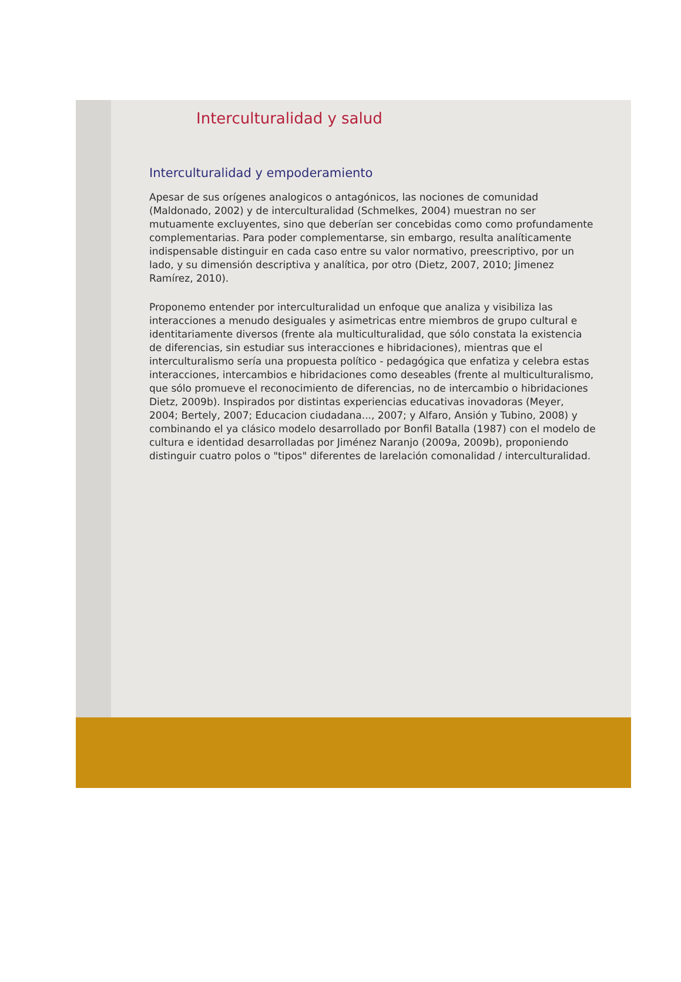Interculturalidad y salud
Interculturalidad y empoderamiento
Apesar de sus orígenes analogicos o antagónicos, las nociones de comunidad (Maldonado, 2002) y de interculturalidad (Schmelkes, 2004) muestran no ser mutuamente excluyentes, sino que deberían ser concebidas como como profundamente complementarias. Para poder complementarse, sin embargo, resulta analíticamente indispensable distinguir en cada caso entre su valor normativo, preescriptivo, por un lado, y su dimensión descriptiva y analítica, por otro (Dietz, 2007, 2010; Jimenez Ramírez, 2010).
Proponemo entender por interculturalidad un enfoque que analiza y visibiliza las interacciones a menudo desiguales y asimetricas entre miembros de grupo cultural e identitariamente diversos (frente ala multiculturalidad, que sólo constata la existencia de diferencias, sin estudiar sus interacciones e hibridaciones), mientras que el interculturalismo sería una propuesta político - pedagógica que enfatiza y celebra estas interacciones, intercambios e hibridaciones como deseables (frente al multiculturalismo, que sólo promueve el reconocimiento de diferencias, no de intercambio o hibridaciones Dietz, 2009b). Inspirados por distintas experiencias educativas inovadoras (Meyer, 2004; Bertely, 2007; Educacion ciudadana..., 2007; y Alfaro, Ansión y Tubino, 2008) y combinando el ya clásico modelo desarrollado por Bonfil Batalla (1987) con el modelo de cultura e identidad desarrolladas por Jiménez Naranjo (2009a, 2009b), proponiendo distinguir cuatro polos o "tipos" diferentes de larelación comonalidad / interculturalidad.